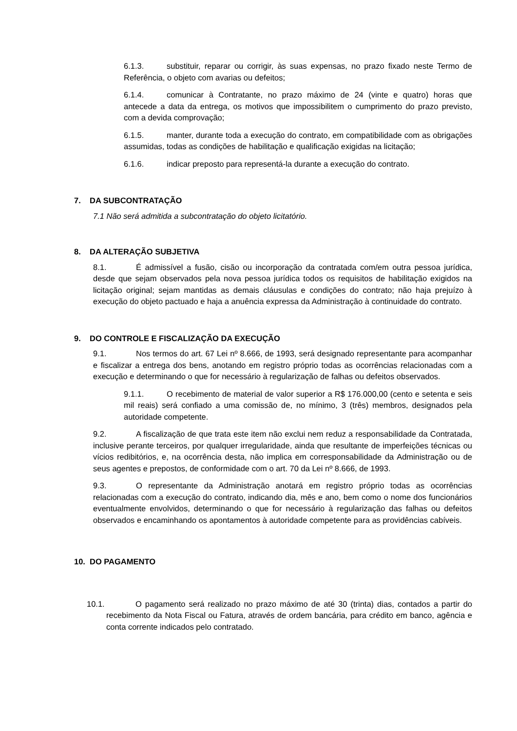6.1.3. substituir, reparar ou corrigir, às suas expensas, no prazo fixado neste Termo de Referência, o objeto com avarias ou defeitos;
6.1.4. comunicar à Contratante, no prazo máximo de 24 (vinte e quatro) horas que antecede a data da entrega, os motivos que impossibilitem o cumprimento do prazo previsto, com a devida comprovação;
6.1.5. manter, durante toda a execução do contrato, em compatibilidade com as obrigações assumidas, todas as condições de habilitação e qualificação exigidas na licitação;
6.1.6. indicar preposto para representá-la durante a execução do contrato.
7. DA SUBCONTRATAÇÃO
7.1 Não será admitida a subcontratação do objeto licitatório.
8. DA ALTERAÇÃO SUBJETIVA
8.1. É admissível a fusão, cisão ou incorporação da contratada com/em outra pessoa jurídica, desde que sejam observados pela nova pessoa jurídica todos os requisitos de habilitação exigidos na licitação original; sejam mantidas as demais cláusulas e condições do contrato; não haja prejuízo à execução do objeto pactuado e haja a anuência expressa da Administração à continuidade do contrato.
9. DO CONTROLE E FISCALIZAÇÃO DA EXECUÇÃO
9.1. Nos termos do art. 67 Lei nº 8.666, de 1993, será designado representante para acompanhar e fiscalizar a entrega dos bens, anotando em registro próprio todas as ocorrências relacionadas com a execução e determinando o que for necessário à regularização de falhas ou defeitos observados.
9.1.1. O recebimento de material de valor superior a R$ 176.000,00 (cento e setenta e seis mil reais) será confiado a uma comissão de, no mínimo, 3 (três) membros, designados pela autoridade competente.
9.2. A fiscalização de que trata este item não exclui nem reduz a responsabilidade da Contratada, inclusive perante terceiros, por qualquer irregularidade, ainda que resultante de imperfeições técnicas ou vícios redibitórios, e, na ocorrência desta, não implica em corresponsabilidade da Administração ou de seus agentes e prepostos, de conformidade com o art. 70 da Lei nº 8.666, de 1993.
9.3. O representante da Administração anotará em registro próprio todas as ocorrências relacionadas com a execução do contrato, indicando dia, mês e ano, bem como o nome dos funcionários eventualmente envolvidos, determinando o que for necessário à regularização das falhas ou defeitos observados e encaminhando os apontamentos à autoridade competente para as providências cabíveis.
10. DO PAGAMENTO
10.1. O pagamento será realizado no prazo máximo de até 30 (trinta) dias, contados a partir do recebimento da Nota Fiscal ou Fatura, através de ordem bancária, para crédito em banco, agência e conta corrente indicados pelo contratado.